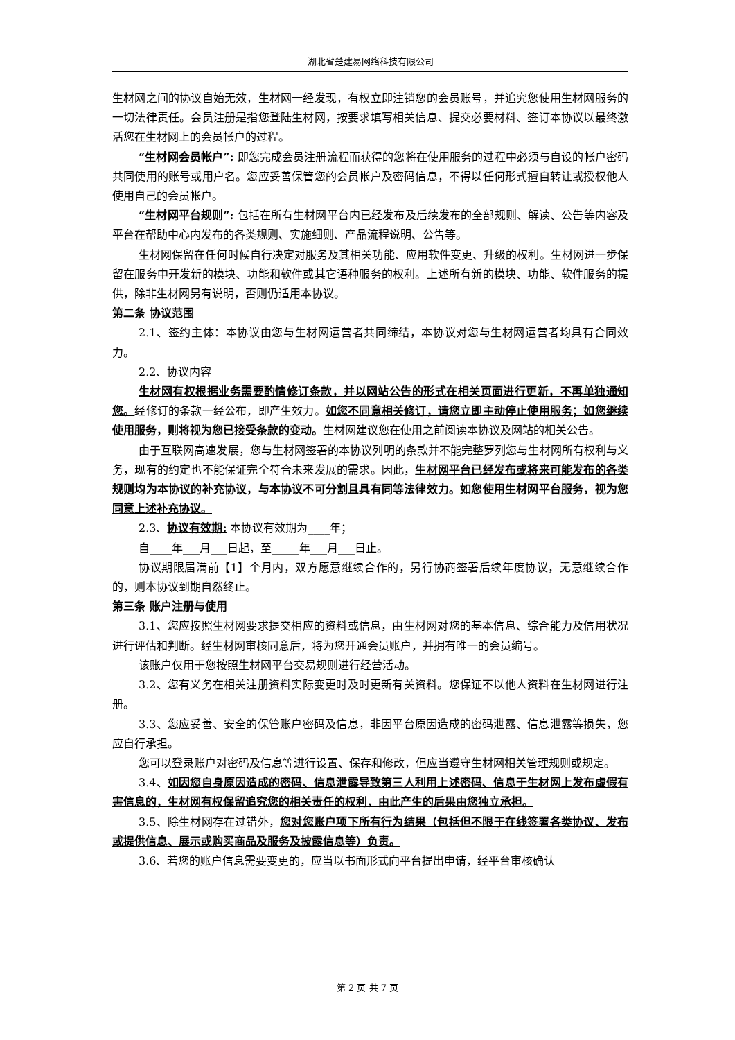湖北省楚建易网络科技有限公司
生材网之间的协议自始无效，生材网一经发现，有权立即注销您的会员账号，并追究您使用生材网服务的一切法律责任。会员注册是指您登陆生材网，按要求填写相关信息、提交必要材料、签订本协议以最终激活您在生材网上的会员帐户的过程。
“生材网会员帐户”: 即您完成会员注册流程而获得的您将在使用服务的过程中必须与自设的帐户密码共同使用的账号或用户名。您应妥善保管您的会员帐户及密码信息，不得以任何形式擅自转让或授权他人使用自己的会员帐户。
“生材网平台规则”: 包括在所有生材网平台内已经发布及后续发布的全部规则、解读、公告等内容及平台在帮助中心内发布的各类规则、实施细则、产品流程说明、公告等。
生材网保留在任何时候自行决定对服务及其相关功能、应用软件变更、升级的权利。生材网进一步保留在服务中开发新的模块、功能和软件或其它语种服务的权利。上述所有新的模块、功能、软件服务的提供，除非生材网另有说明，否则仍适用本协议。
第二条 协议范围
2.1、签约主体：本协议由您与生材网运营者共同缔结，本协议对您与生材网运营者均具有合同效力。
2.2、协议内容
生材网有权根据业务需要酌情修订条款，并以网站公告的形式在相关页面进行更新，不再单独通知您。经修订的条款一经公布，即产生效力。如您不同意相关修订，请您立即主动停止使用服务；如您继续使用服务，则将视为您已接受条款的变动。生材网建议您在使用之前阅读本协议及网站的相关公告。
由于互联网高速发展，您与生材网签署的本协议列明的条款并不能完整罗列您与生材网所有权利与义务，现有的约定也不能保证完全符合未来发展的需求。因此，生材网平台已经发布或将来可能发布的各类规则均为本协议的补充协议，与本协议不可分割且具有同等法律效力。如您使用生材网平台服务，视为您同意上述补充协议。
2.3、协议有效期: 本协议有效期为____年；
自____年___月___日起，至_____年___月___日止。
协议期限届满前【1】个月内，双方愿意继续合作的，另行协商签署后续年度协议，无意继续合作的，则本协议到期自然终止。
第三条 账户注册与使用
3.1、您应按照生材网要求提交相应的资料或信息，由生材网对您的基本信息、综合能力及信用状况进行评估和判断。经生材网审核同意后，将为您开通会员账户，并拥有唯一的会员编号。
该账户仅用于您按照生材网平台交易规则进行经营活动。
3.2、您有义务在相关注册资料实际变更时及时更新有关资料。您保证不以他人资料在生材网进行注册。
3.3、您应妥善、安全的保管账户密码及信息，非因平台原因造成的密码泄露、信息泄露等损失，您应自行承担。
您可以登录账户对密码及信息等进行设置、保存和修改，但应当遵守生材网相关管理规则或规定。
3.4、如因您自身原因造成的密码、信息泄露导致第三人利用上述密码、信息于生材网上发布虚假有害信息的，生材网有权保留追究您的相关责任的权利，由此产生的后果由您独立承担。
3.5、除生材网存在过错外，您对您账户项下所有行为结果（包括但不限于在线签署各类协议、发布或提供信息、展示或购买商品及服务及披露信息等）负责。
3.6、若您的账户信息需要变更的，应当以书面形式向平台提出申请，经平台审核确认
第 2 页 共 7 页